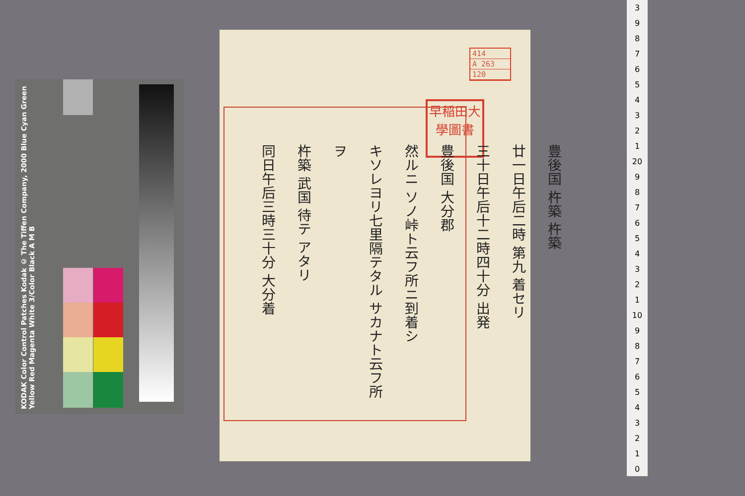KODAK Color Control Patches Kodak © The Tiffen Company, 2000 Blue Cyan Green Yellow Red Magenta White 3/Color Black A M B
414
A 263
120
早稲田大學圖書
豊後国 杵築 杵築
廿一日午后二時 第九 着セリ
三十日午后十二時四十分 出発
豊後国 大分郡
然ルニ ソノ峠ト云フ所ニ到着シ
キソレヨリ七里隔テタル サカナト云フ所ヲ
杵築 武国 待テ アタリ
同日午后三時三十分 大分着
3
9
8
7
6
5
4
3
2
1
20
9
8
7
6
5
4
3
2
1
10
9
8
7
6
5
4
3
2
1
0